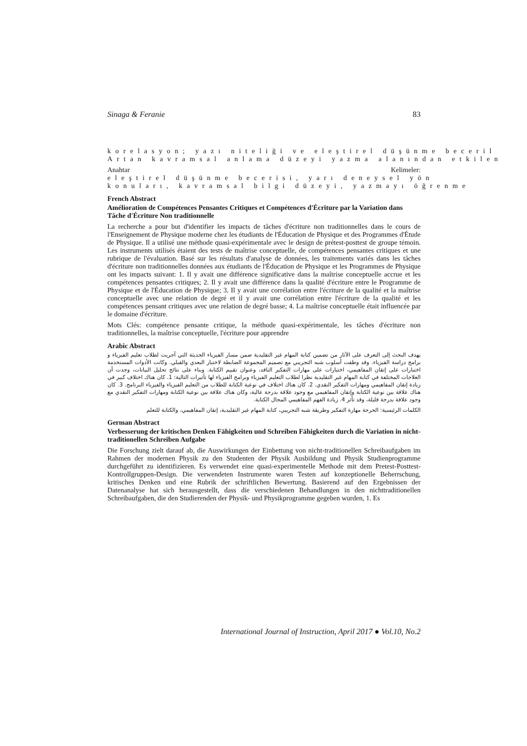Sinaga & Feranie 83
korelasyon; yazı niteliği ve eleştirel düşünme beceril
Artan kavramsal anlama düzeyi yazma alanından etkilen
Anahtar Kelimeler: eleştirel düşünme becerisi, yarı deneysel yön
konuları, kavramsal bilgi düzeyi, yazmayı öğrenme
French Abstract
Amélioration de Compétences Pensantes Critiques et Compétences d'Écriture par la Variation dans Tâche d'Écriture Non traditionnelle
La recherche a pour but d'identifier les impacts de tâches d'écriture non traditionnelles dans le cours de l'Enseignement de Physique moderne chez les étudiants de l'Éducation de Physique et des Programmes d'Étude de Physique. Il a utilisé une méthode quasi-expérimentale avec le design de prétest-posttest de groupe témoin. Les instruments utilisés étaient des tests de maîtrise conceptuelle, de compétences pensantes critiques et une rubrique de l'évaluation. Basé sur les résultats d'analyse de données, les traitements variés dans les tâches d'écriture non traditionnelles données aux étudiants de l'Éducation de Physique et les Programmes de Physique ont les impacts suivant: 1. Il y avait une différence significative dans la maîtrise conceptuelle accrue et les compétences pensantes critiques; 2. Il y avait une différence dans la qualité d'écriture entre le Programme de Physique et de l'Éducation de Physique; 3. Il y avait une corrélation entre l'écriture de la qualité et la maîtrise conceptuelle avec une relation de degré et il y avait une corrélation entre l'écriture de la qualité et les compétences pensant critiques avec une relation de degré basse; 4. La maîtrise conceptuelle était influencée par le domaine d'écriture.
Mots Clés: compétence pensante critique, la méthode quasi-expérimentale, les tâches d'écriture non traditionnelles, la maîtrise conceptuelle, l'écriture pour apprendre
Arabic Abstract
يهدف البحث إلى التعرف على الآثار من تضمين كتابة المهام غير التقليدية ضمن مسار الفيزياء الحديثة التي أجريت لطلاب تعليم الفيزياء و برامج دراسة الفيزياء. وقد وظفت أسلوب شبه التجريبي مع تصميم المجموعة الضابطة لاختبار البعدي والقبلي. وكانت الأدوات المستخدمة اختبارات على إتقان المفاهيمي، اختبارات على مهارات التفكير الناقد، وعنوان تقييم الكتابة. وبناء على نتائج تحليل البيانات، وجدت أن العلاجات المختلفة في كتابة المهام غير التقليدية نظرا لطلاب التعليم الفيزياء وبرامج الفيزياء لها تأثيرات التالية: 1. كان هناك اختلاف كبير في زيادة إتقان المفاهيمي ومهارات التفكير النقدي. 2. كان هناك اختلاف في نوعية الكتابة للطلاب من التعليم الفيزياء والفيزياء البرنامج. 3. كان هناك علاقة بين نوعية الكتابة وإتقان المفاهيمي مع وجود علاقة بدرجة عالية، وكان هناك علاقة بين نوعية الكتابة ومهارات التفكير النقدي مع وجود علاقة بدرجة قليلة، وقد تأثر 4. زيادة الفهم المفاهيمي المجال الكتابة.
الكلمات الرئيسية: الحرجة مهارة التفكير وطريقة شبه التجريبي، كتابة المهام غير التقليدية، إتقان المفاهيمي، والكتابة للتعلم
German Abstract
Verbesserung der kritischen Denken Fähigkeiten und Schreiben Fähigkeiten durch die Variation in nicht-traditionellen Schreiben Aufgabe
Die Forschung zielt darauf ab, die Auswirkungen der Einbettung von nicht-traditionellen Schreibaufgaben im Rahmen der modernen Physik zu den Studenten der Physik Ausbildung und Physik Studienprogramme durchgeführt zu identifizieren. Es verwendet eine quasi-experimentelle Methode mit dem Pretest-Posttest-Kontrollgruppen-Design. Die verwendeten Instrumente waren Testen auf konzeptionelle Beherrschung, kritisches Denken und eine Rubrik der schriftlichen Bewertung. Basierend auf den Ergebnissen der Datenanalyse hat sich herausgestellt, dass die verschiedenen Behandlungen in den nichttraditionellen Schreibaufgaben, die den Studierenden der Physik- und Physikprogramme gegeben wurden, 1. Es
International Journal of Instruction, April 2017 ● Vol.10, No.2